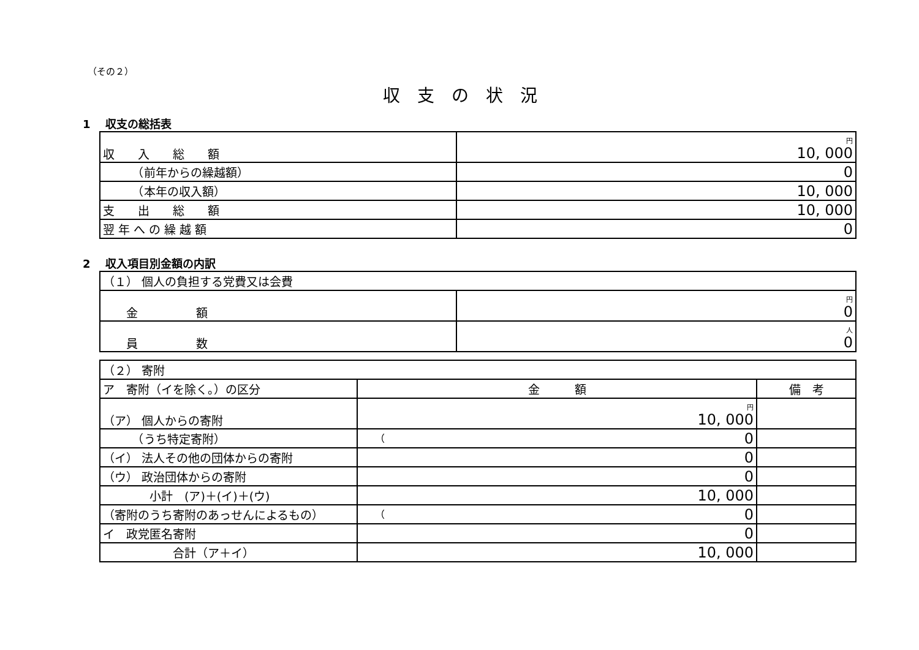（その２）
収支の状況
1　 収支の総括表
| 収 入 総 額 | 円 10, 000 |
| （前年からの繰越額） | 0 |
| （本年の収入額） | 10, 000 |
| 支 出 総 額 | 10, 000 |
| 翌 年 へ の 繰 越 額 | 0 |
2　 収入項目別金額の内訳
| （１） 個人の負担する党費又は会費 | |
| 金 額 | 円 0 |
| 員 数 | 人 0 |
| （２） 寄附 | | |
| ア 寄附（イを除く。）の区分 | 金 額 | 備 考 |
| （ア） 個人からの寄附 | 円 10, 000 | |
| （うち特定寄附） | （ 0 | |
| （イ） 法人その他の団体からの寄附 | 0 | |
| （ウ） 政治団体からの寄附 | 0 | |
| 小計 (ア)＋(イ)＋(ウ) | 10, 000 | |
| （寄附のうち寄附のあっせんによるもの） | （ 0 | |
| イ 政党匿名寄附 | 0 | |
| 合計（ア＋イ） | 10, 000 | |